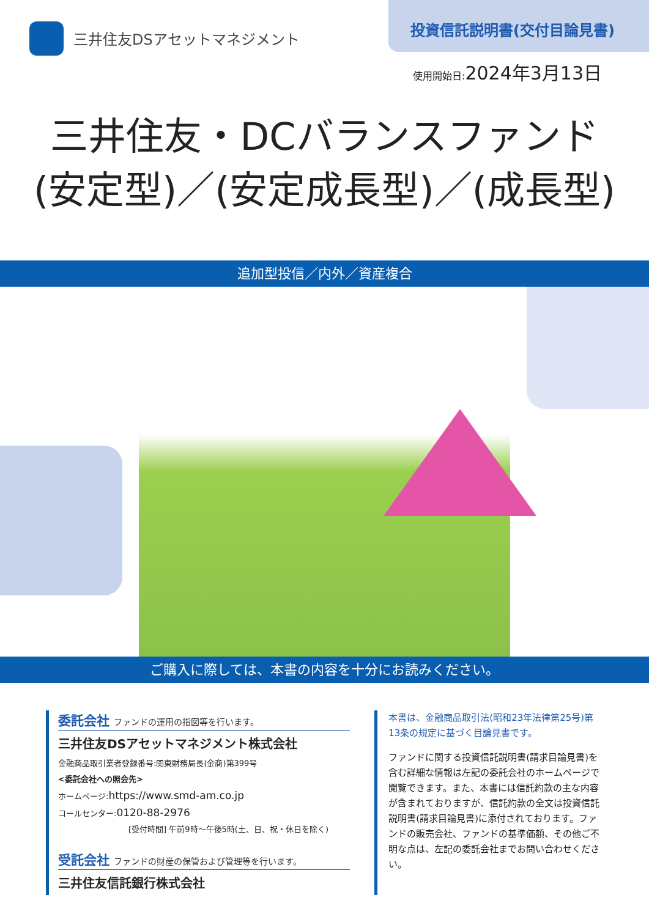三井住友DSアセットマネジメント
投資信託説明書(交付目論見書)
使用開始日:2024年3月13日
三井住友・DCバランスファンド
(安定型)／(安定成長型)／(成長型)
追加型投信／内外／資産複合
ご購入に際しては、本書の内容を十分にお読みください。
委託会社 ファンドの運用の指図等を行います。
三井住友DSアセットマネジメント株式会社
金融商品取引業者登録番号:関東財務局長(金商)第399号
<委託会社への照会先>
ホームページ:https://www.smd-am.co.jp
コールセンター:0120-88-2976
[受付時間] 午前9時～午後5時(土、日、祝・休日を除く)
受託会社 ファンドの財産の保管および管理等を行います。
三井住友信託銀行株式会社
本書は、金融商品取引法(昭和23年法律第25号)第13条の規定に基づく目論見書です。
ファンドに関する投資信託説明書(請求目論見書)を含む詳細な情報は左記の委託会社のホームページで閲覧できます。また、本書には信託約款の主な内容が含まれておりますが、信託約款の全文は投資信託説明書(請求目論見書)に添付されております。ファンドの販売会社、ファンドの基準価額、その他ご不明な点は、左記の委託会社までお問い合わせください。